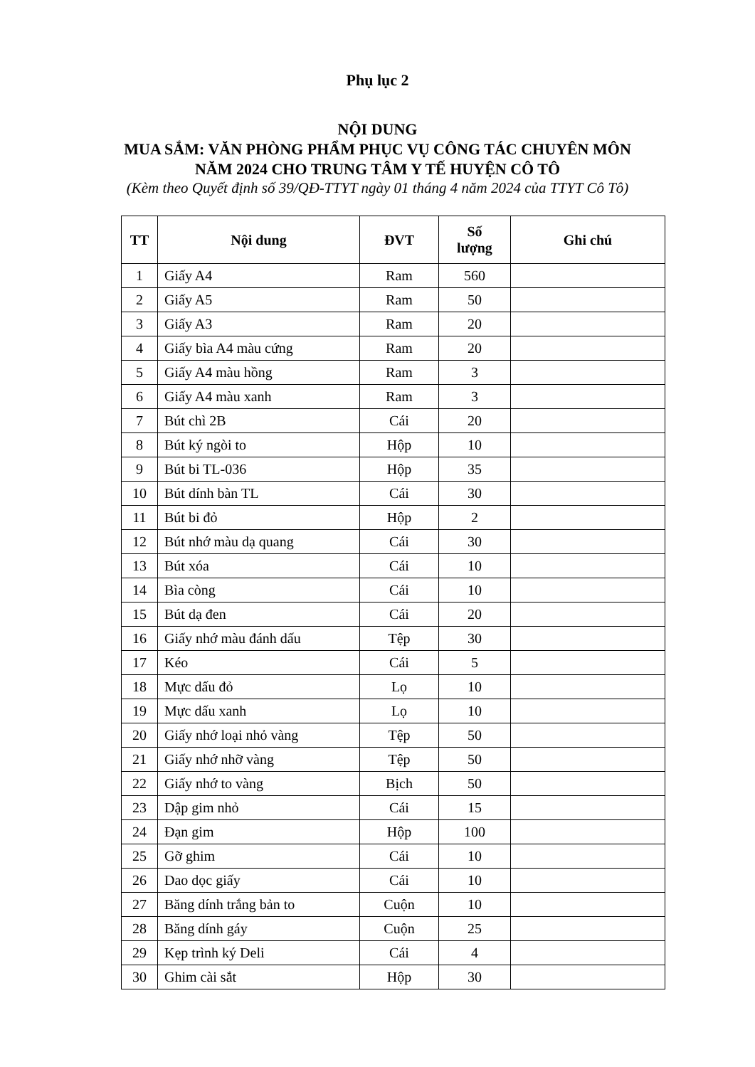Phụ lục 2
NỘI DUNG
MUA SẮM: VĂN PHÒNG PHẨM PHỤC VỤ CÔNG TÁC CHUYÊN MÔN
NĂM 2024 CHO TRUNG TÂM Y TẾ HUYỆN CÔ TÔ
(Kèm theo Quyết định số 39/QĐ-TTYT ngày 01 tháng 4 năm 2024 của TTYT Cô Tô)
| TT | Nội dung | ĐVT | Số lượng | Ghi chú |
| --- | --- | --- | --- | --- |
| 1 | Giấy A4 | Ram | 560 | |
| 2 | Giấy A5 | Ram | 50 | |
| 3 | Giấy A3 | Ram | 20 | |
| 4 | Giấy bìa A4 màu cứng | Ram | 20 | |
| 5 | Giấy A4 màu hồng | Ram | 3 | |
| 6 | Giấy A4 màu xanh | Ram | 3 | |
| 7 | Bút chì 2B | Cái | 20 | |
| 8 | Bút ký ngòi to | Hộp | 10 | |
| 9 | Bút bi TL-036 | Hộp | 35 | |
| 10 | Bút dính bàn TL | Cái | 30 | |
| 11 | Bút bi đỏ | Hộp | 2 | |
| 12 | Bút nhớ màu dạ quang | Cái | 30 | |
| 13 | Bút xóa | Cái | 10 | |
| 14 | Bìa còng | Cái | 10 | |
| 15 | Bút dạ đen | Cái | 20 | |
| 16 | Giấy nhớ màu đánh dấu | Tệp | 30 | |
| 17 | Kéo | Cái | 5 | |
| 18 | Mực dấu đỏ | Lọ | 10 | |
| 19 | Mực dấu xanh | Lọ | 10 | |
| 20 | Giấy nhớ loại nhỏ vàng | Tệp | 50 | |
| 21 | Giấy nhớ nhỡ vàng | Tệp | 50 | |
| 22 | Giấy nhớ to vàng | Bịch | 50 | |
| 23 | Dập gim nhỏ | Cái | 15 | |
| 24 | Đạn gim | Hộp | 100 | |
| 25 | Gỡ ghim | Cái | 10 | |
| 26 | Dao dọc giấy | Cái | 10 | |
| 27 | Băng dính trắng bản to | Cuộn | 10 | |
| 28 | Băng dính gáy | Cuộn | 25 | |
| 29 | Kẹp trình ký Deli | Cái | 4 | |
| 30 | Ghim cài sắt | Hộp | 30 | |